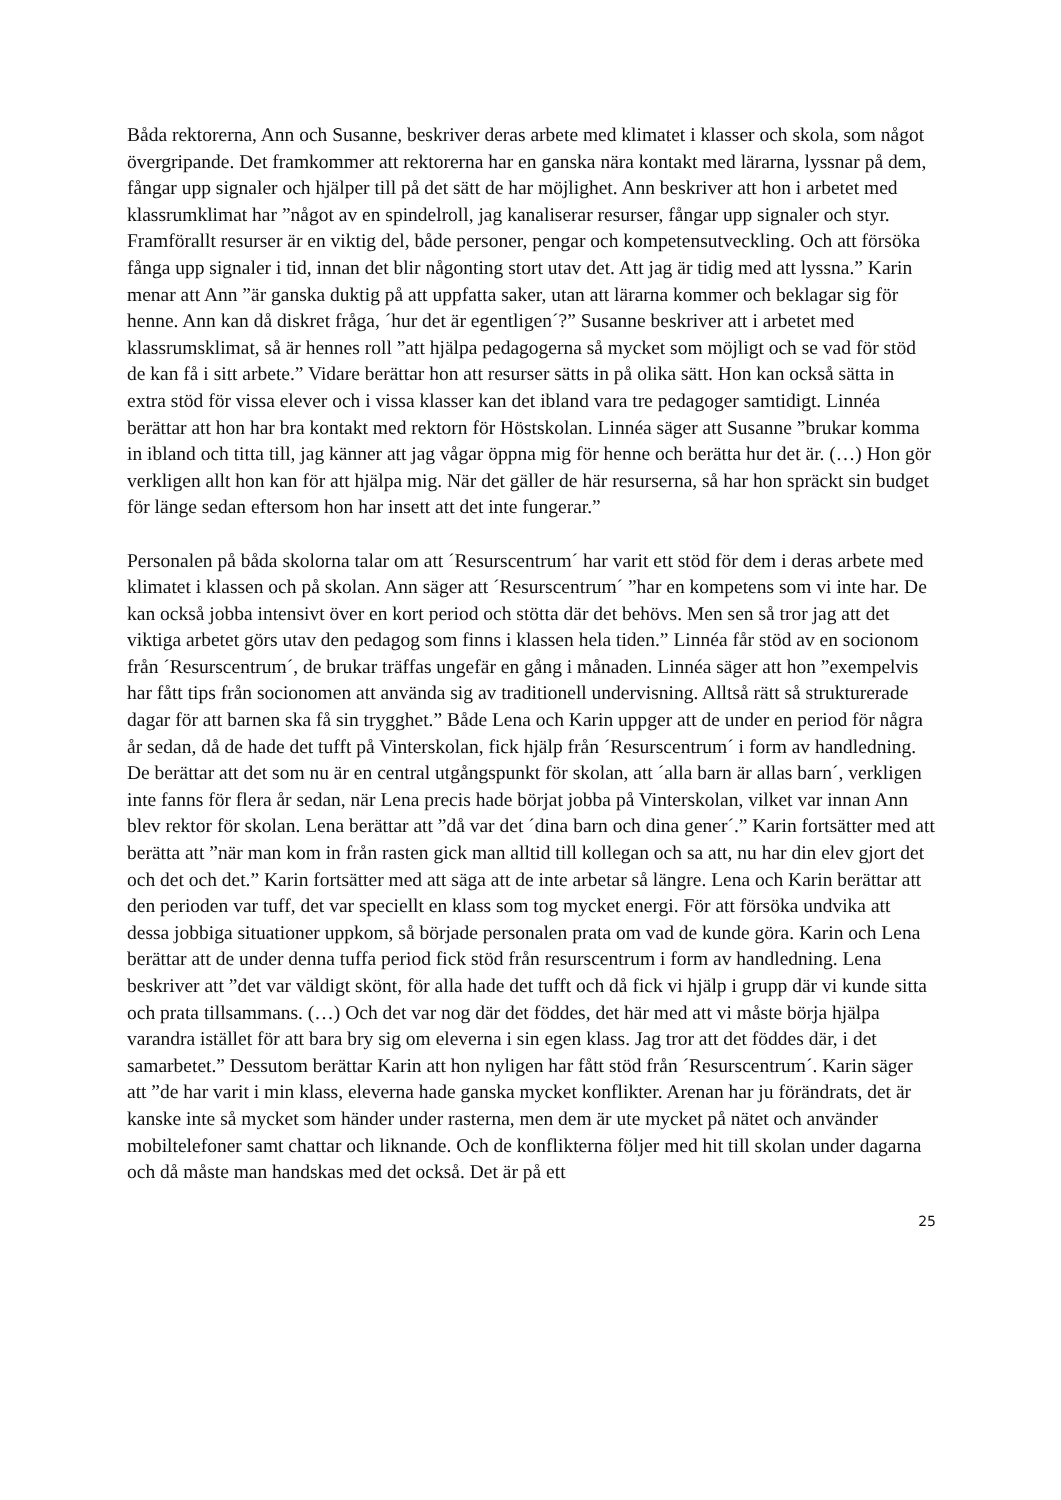Båda rektorerna, Ann och Susanne, beskriver deras arbete med klimatet i klasser och skola, som något övergripande. Det framkommer att rektorerna har en ganska nära kontakt med lärarna, lyssnar på dem, fångar upp signaler och hjälper till på det sätt de har möjlighet. Ann beskriver att hon i arbetet med klassrumklimat har ”något av en spindelroll, jag kanaliserar resurser, fångar upp signaler och styr. Framförallt resurser är en viktig del, både personer, pengar och kompetensutveckling. Och att försöka fånga upp signaler i tid, innan det blir någonting stort utav det. Att jag är tidig med att lyssna.” Karin menar att Ann ”är ganska duktig på att uppfatta saker, utan att lärarna kommer och beklagar sig för henne. Ann kan då diskret fråga, ´hur det är egentligen´?” Susanne beskriver att i arbetet med klassrumsklimat, så är hennes roll ”att hjälpa pedagogerna så mycket som möjligt och se vad för stöd de kan få i sitt arbete.” Vidare berättar hon att resurser sätts in på olika sätt. Hon kan också sätta in extra stöd för vissa elever och i vissa klasser kan det ibland vara tre pedagoger samtidigt. Linnéa berättar att hon har bra kontakt med rektorn för Höstskolan. Linnéa säger att Susanne ”brukar komma in ibland och titta till, jag känner att jag vågar öppna mig för henne och berätta hur det är. (…) Hon gör verkligen allt hon kan för att hjälpa mig. När det gäller de här resurserna, så har hon spräckt sin budget för länge sedan eftersom hon har insett att det inte fungerar.”
Personalen på båda skolorna talar om att ´Resurscentrum´ har varit ett stöd för dem i deras arbete med klimatet i klassen och på skolan. Ann säger att ´Resurscentrum´ ”har en kompetens som vi inte har. De kan också jobba intensivt över en kort period och stötta där det behövs. Men sen så tror jag att det viktiga arbetet görs utav den pedagog som finns i klassen hela tiden.” Linnéa får stöd av en socionom från ´Resurscentrum´, de brukar träffas ungefär en gång i månaden. Linnéa säger att hon ”exempelvis har fått tips från socionomen att använda sig av traditionell undervisning. Alltså rätt så strukturerade dagar för att barnen ska få sin trygghet.” Både Lena och Karin uppger att de under en period för några år sedan, då de hade det tufft på Vinterskolan, fick hjälp från ´Resurscentrum´ i form av handledning. De berättar att det som nu är en central utgångspunkt för skolan, att ´alla barn är allas barn´, verkligen inte fanns för flera år sedan, när Lena precis hade börjat jobba på Vinterskolan, vilket var innan Ann blev rektor för skolan. Lena berättar att ”då var det ´dina barn och dina gener´.” Karin fortsätter med att berätta att ”när man kom in från rasten gick man alltid till kollegan och sa att, nu har din elev gjort det och det och det.” Karin fortsätter med att säga att de inte arbetar så längre. Lena och Karin berättar att den perioden var tuff, det var speciellt en klass som tog mycket energi. För att försöka undvika att dessa jobbiga situationer uppkom, så började personalen prata om vad de kunde göra. Karin och Lena berättar att de under denna tuffa period fick stöd från resurscentrum i form av handledning. Lena beskriver att ”det var väldigt skönt, för alla hade det tufft och då fick vi hjälp i grupp där vi kunde sitta och prata tillsammans. (…) Och det var nog där det föddes, det här med att vi måste börja hjälpa varandra istället för att bara bry sig om eleverna i sin egen klass. Jag tror att det föddes där, i det samarbetet.” Dessutom berättar Karin att hon nyligen har fått stöd från ´Resurscentrum´. Karin säger att ”de har varit i min klass, eleverna hade ganska mycket konflikter. Arenan har ju förändrats, det är kanske inte så mycket som händer under rasterna, men dem är ute mycket på nätet och använder mobiltelefoner samt chattar och liknande. Och de konflikterna följer med hit till skolan under dagarna och då måste man handskas med det också. Det är på ett
25